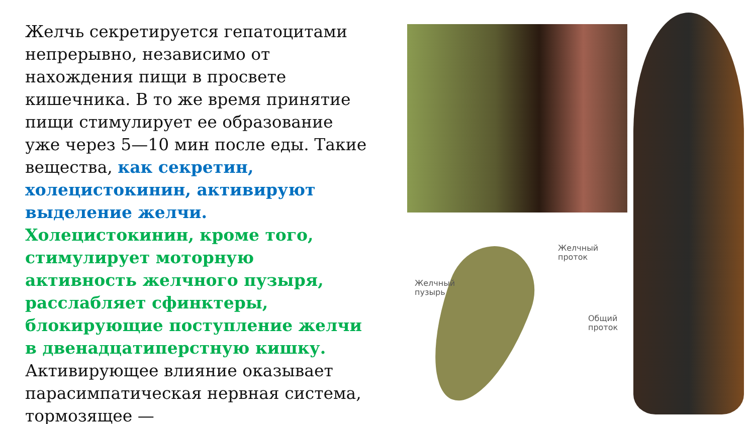Желчь секретируется гепатоцитами непрерывно, независимо от нахождения пищи в просвете кишечника. В то же время принятие пищи стимулирует ее образование уже через 5—10 мин после еды. Такие вещества, как секретин, холецистокинин, активируют выделение желчи. Холецистокинин, кроме того, стимулирует моторную активность желчного пузыря, расслабляет сфинктеры, блокирующие поступление желчи в двенадцатиперстную кишку. Активирующее влияние оказывает парасимпатическая нервная система, тормозящее —
Желчный
проток
Желчный
пузырь
Общий
проток